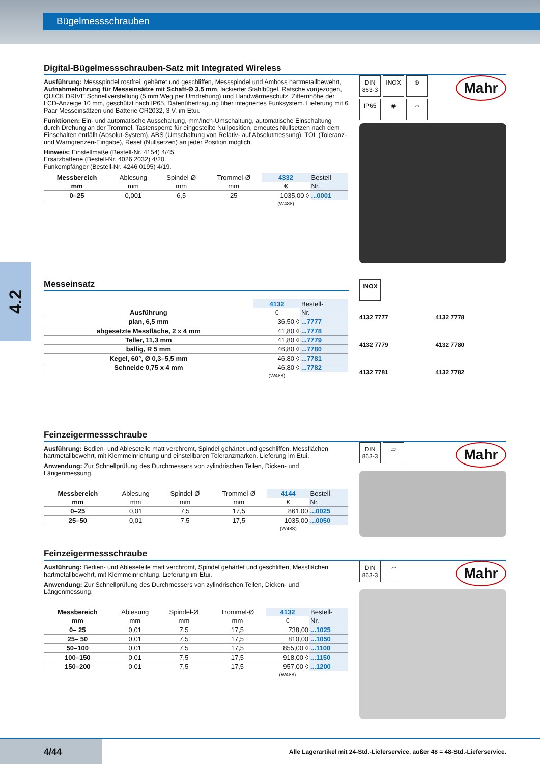Bügelmessschrauben
4.2
Digital-Bügelmessschrauben-Satz mit Integrated Wireless
Ausführung: Messspindel rostfrei, gehärtet und geschliffen, Messspindel und Amboss hartmetallbewehrt, Aufnahmebohrung für Messeinsätze mit Schaft-Ø 3,5 mm, lackierter Stahlbügel, Ratsche vorgezogen, QUICK DRIVE Schnellverstellung (5 mm Weg per Um­drehung) und Handwärmeschutz. Ziffernhöhe der LCD-Anzeige 10 mm, geschützt nach IP65, Datenübertragung über integriertes Funksystem. Lieferung mit 6 Paar Messeinsätzen und Batterie CR2032, 3 V, im Etui.
Funktionen: Ein- und automatische Ausschaltung, mm/Inch-Umschaltung, automatische Einschaltung durch Drehung an der Trommel, Tastensperre für eingestellte Nullposition, erneutes Nullsetzen nach dem Einschalten entfällt (Absolut-System), ABS (Umschaltung von Relativ- auf Absolutmessung), TOL (Toleranz- und Warngrenzen-Eingabe), Reset (Nullsetzen) an jeder Position möglich.
Hinweis: Einstellmaße (Bestell-Nr. 4154) 4/45.
Ersatzbatterie (Bestell-Nr. 4026 2032) 4/20.
Funkempfänger (Bestell-Nr. 4246 0195) 4/19.
| Messbereich | Ablesung | Spindel-Ø | Trommel-Ø | 4332 | Bestell- |
| --- | --- | --- | --- | --- | --- |
| mm | mm | mm | mm | € | Nr. |
| 0–25 | 0,001 | 6,5 | 25 | 1035,00 ◊ | ...0001 |
| | | | | (W488) | |
Mahr DIN
863-3 INOX ⊕
IP65 ◉ ▱
Messeinsatz
| | 4132 | Bestell- |
| --- | --- | --- |
| Ausführung | € | Nr. |
| plan, 6,5 mm | 36,50 ◊ | ...7777 |
| abgesetzte Messfläche, 2 x 4 mm | 41,80 ◊ | ...7778 |
| Teller, 11,3 mm | 41,80 ◊ | ...7779 |
| ballig, R 5 mm | 46,80 ◊ | ...7780 |
| Kegel, 60°, Ø 0,3–5,5 mm | 46,80 ◊ | ...7781 |
| Schneide 0,75 x 4 mm | 46,80 ◊ | ...7782 |
| | (W488) | |
INOX
4132 7777
4132 7778
4132 7779
4132 7780
4132 7781
4132 7782
Feinzeigermessschraube
Ausführung: Bedien- und Ableseteile matt verchromt, Spindel gehärtet und geschliffen, Messflächen hartmetallbewehrt, mit Klemmeinrichtung und einstellbaren Toleranzmarken. Lieferung im Etui.
Anwendung: Zur Schnellprüfung des Durchmessers von zylindrischen Teilen, Dicken- und Längenmessung.
| Messbereich | Ablesung | Spindel-Ø | Trommel-Ø | 4144 | Bestell- |
| --- | --- | --- | --- | --- | --- |
| mm | mm | mm | mm | € | Nr. |
| 0–25 | 0,01 | 7,5 | 17,5 | 861,00 | ...0025 |
| 25–50 | 0,01 | 7,5 | 17,5 | 1035,00 | ...0050 |
| | | | | (W488) | |
Mahr DIN
863-3 ▱
Feinzeigermessschraube
Ausführung: Bedien- und Ableseteile matt verchromt, Spindel gehärtet und geschliffen, Messflächen hartmetallbewehrt, mit Klemmeinrichtung. Lieferung im Etui.
Anwendung: Zur Schnellprüfung des Durchmessers von zylindrischen Teilen, Dicken- und Längenmessung.
| Messbereich | Ablesung | Spindel-Ø | Trommel-Ø | 4132 | Bestell- |
| --- | --- | --- | --- | --- | --- |
| mm | mm | mm | mm | € | Nr. |
| 0– 25 | 0,01 | 7,5 | 17,5 | 738,00 | ...1025 |
| 25– 50 | 0,01 | 7,5 | 17,5 | 810,00 | ...1050 |
| 50–100 | 0,01 | 7,5 | 17,5 | 855,00 ◊ | ...1100 |
| 100–150 | 0,01 | 7,5 | 17,5 | 918,00 ◊ | ...1150 |
| 150–200 | 0,01 | 7,5 | 17,5 | 957,00 ◊ | ...1200 |
| | | | | (W488) | |
Mahr DIN
863-3 ▱
4/44
Alle Lagerartikel mit 24-Std.-Lieferservice, außer 48 = 48-Std.-Lieferservice.